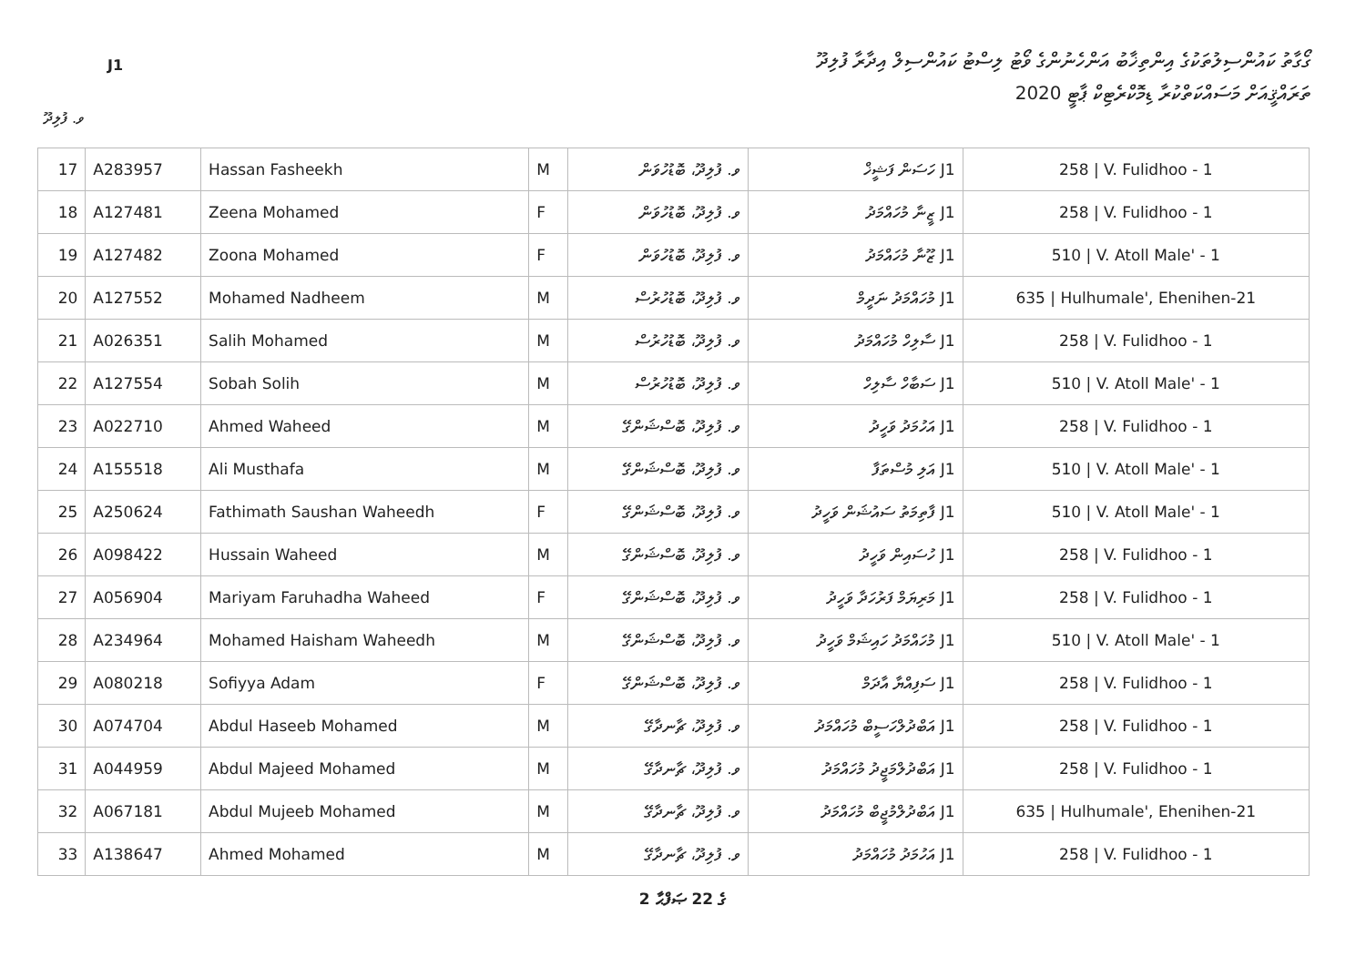J1
ގޯގާތު ކައުންސިލުތަކުގެ އިންތިޚާބު އަންހެނުންގެ ވޯޓު ލިސްޓު ކައުންސިލް އިދާރާ ފުލިދޫ
ތަރައްޤީއަށް މަސައްކަތްކުރާ ޑިމޮކްރެޓިކް ޕާޓީ 2020
ވ. ފުލިދޫ
| 17 | A283957 | Hassan Fasheekh | M | ވ. ފުލިދޫ، ބޮޑުހުވަން | J1 ހަސަން ފަޝީޚް | 258 / V. Fulidhoo - 1 |
| 18 | A127481 | Zeena Mohamed | F | ވ. ފުލިދޫ، ބޮޑުހުވަން | J1 ޒީނާ މުހައްމަދު | 258 / V. Fulidhoo - 1 |
| 19 | A127482 | Zoona Mohamed | F | ވ. ފުލިދޫ، ބޮޑުހުވަން | J1 ޒޫނާ މުހައްމަދު | 510 / V. Atoll Male' - 1 |
| 20 | A127552 | Mohamed Nadheem | M | ވ. ފުލިދޫ، ބޮޑުހުރުސް | J1 މުހައްމަދު ނަދީމް | 635 / Hulhumale', Ehenihen-21 |
| 21 | A026351 | Salih Mohamed | M | ވ. ފުލިދޫ، ބޮޑުހުރުސް | J1 ސާލިހް މުހައްމަދު | 258 / V. Fulidhoo - 1 |
| 22 | A127554 | Sobah Solih | M | ވ. ފުލިދޫ، ބޮޑުހުރުސް | J1 ސަބާހް ސާލިހް | 510 / V. Atoll Male' - 1 |
| 23 | A022710 | Ahmed Waheed | M | ވ. ފުލިދޫ، ބޮސްޝަންގޭ | J1 އަހުމަދު ވަހީދު | 258 / V. Fulidhoo - 1 |
| 24 | A155518 | Ali Musthafa | M | ވ. ފުލިދޫ، ބޮސްޝަންގޭ | J1 އަލި މުސްތަފާ | 510 / V. Atoll Male' - 1 |
| 25 | A250624 | Fathimath Saushan Waheedh | F | ވ. ފުލިދޫ، ބޮސްޝަންގޭ | J1 ފާތިމަތު ސައުޝަން ވަހީދު | 510 / V. Atoll Male' - 1 |
| 26 | A098422 | Hussain Waheed | M | ވ. ފުލިދޫ، ބޮސްޝަންގޭ | J1 ހުސައިން ވަހީދު | 258 / V. Fulidhoo - 1 |
| 27 | A056904 | Mariyam Faruhadha Waheed | F | ވ. ފުލިދޫ، ބޮސްޝަންގޭ | J1 މަރިޔަމް ފަރުހަދާ ވަހީދު | 258 / V. Fulidhoo - 1 |
| 28 | A234964 | Mohamed Haisham Waheedh | M | ވ. ފުލިދޫ، ބޮސްޝަންގޭ | J1 މުހައްމަދު ހައިޝަމް ވަހީދު | 510 / V. Atoll Male' - 1 |
| 29 | A080218 | Sofiyya Adam | F | ވ. ފުލިދޫ، ބޮސްޝަންގޭ | J1 ސަފިއްޔާ އާދަމް | 258 / V. Fulidhoo - 1 |
| 30 | A074704 | Abdul Haseeb Mohamed | M | ވ. ފުލިދޫ، ޗާނދާގޭ | J1 އަބްދުލްހަސީބް މުހައްމަދު | 258 / V. Fulidhoo - 1 |
| 31 | A044959 | Abdul Majeed Mohamed | M | ވ. ފުލިދޫ، ޗާނދާގޭ | J1 އަބްދުލްމަޖީދު މުހައްމަދު | 258 / V. Fulidhoo - 1 |
| 32 | A067181 | Abdul Mujeeb Mohamed | M | ވ. ފުލިދޫ، ޗާނދާގޭ | J1 އަބްދުލްމުޖީބް މުހައްމަދު | 635 / Hulhumale', Ehenihen-21 |
| 33 | A138647 | Ahmed Mohamed | M | ވ. ފުލިދޫ، ޗާނދާގޭ | J1 އަހުމަދު މުހައްމަދު | 258 / V. Fulidhoo - 1 |
2 ގެ 22 ޞަފްޙާ